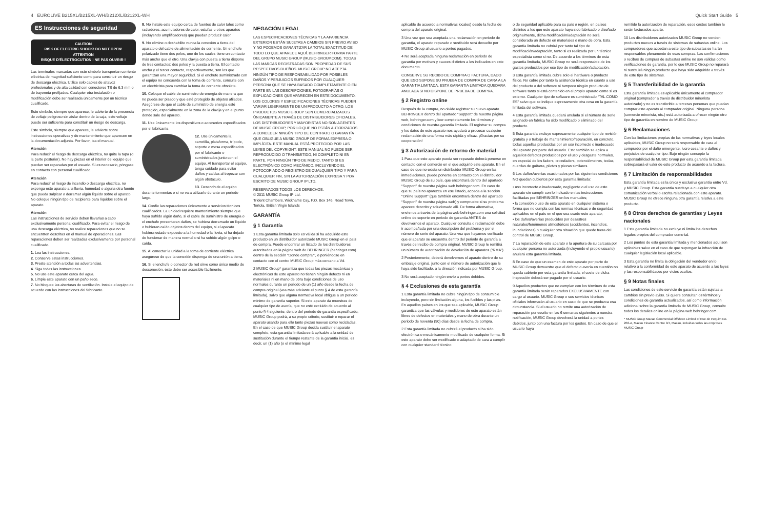4 EUROLIVE B215XL/B215XL-WH/B212XL/B212XL-WH Quick Start Guide 5
ES Instrucciones de seguridad
CAUTION
RISK OF ELECTRIC SHOCK! DO NOT OPEN!
ATTENTION
RISQUE D'ÉLECTROCUTION ! NE PAS OUVRIR !
Las terminales marcadas con este símbolo transportan corriente eléctrica de magnitud suficiente como para constituir un riesgo de descarga eléctrica. Utilice solo cables de altavoz profesionales y de alta calidad con conectores TS de 6,3 mm o de bayoneta prefijados. Cualquier otra instalación o modificación debe ser realizada únicamente por un técnico cualificado.
Este símbolo, siempre que aparece, le advierte de la presencia de voltaje peligroso sin aislar dentro de la caja; este voltaje puede ser suficiente para constituir un riesgo de descarga.
Este símbolo, siempre que aparece, le advierte sobre instrucciones operativas y de mantenimiento que aparecen en la documentación adjunta. Por favor, lea el manual.
Atención
Para reducir el riesgo de descarga eléctrica, no quite la tapa (o la parte posterior). No hay piezas en el interior del equipo que puedan ser reparadas por el usuario. Si es necesario, póngase en contacto con personal cualificado.
Atención
Para reducir el riesgo de incendio o descarga eléctrica, no exponga este aparato a la lluvia, humedad o alguna otra fuente que pueda salpicar o derramar algún líquido sobre el aparato. No coloque ningún tipo de recipiente para líquidos sobre el aparato.
Atención
Las instrucciones de servicio deben llevarlas a cabo exclusivamente personal cualificado. Para evitar el riesgo de una descarga eléctrica, no realice reparaciones que no se encuentren descritas en el manual de operaciones. Las reparaciones deben ser realizadas exclusivamente por personal cualificado.
1. Lea las instrucciones.
2. Conserve estas instrucciones.
3. Preste atención a todas las advertencias.
4. Siga todas las instrucciones.
5. No use este aparato cerca del agua.
6. Limpie este aparato con un paño seco.
7. No bloquee las aberturas de ventilación. Instale el equipo de acuerdo con las instrucciones del fabricante.
8. No instale este equipo cerca de fuentes de calor tales como radiadores, acumuladores de calor, estufas u otros aparatos (incluyendo amplificadores) que puedan producir calor.
9. No elimine o deshabilite nunca la conexión a tierra del aparato o del cable de alimentación de corriente. Un enchufe polarizado tiene dos polos, uno de los cuales tiene un contacto más ancho que el otro. Una clavija con puesta a tierra dispone de tres contactos: dos polos y la puesta a tierra. El contacto ancho y el tercer contacto, respectivamente, son los que garantizan una mayor seguridad. Si el enchufe suministrado con el equipo no concuerda con la toma de corriente, consulte con un electricista para cambiar la toma de corriente obsoleta.
10. Coloque el cable de suministro de energía de manera que no pueda ser pisado y que esté protegido de objetos afilados. Asegúrese de que el cable de suministro de energía esté protegido, especialmente en la zona de la clavija y en el punto donde sale del aparato.
11. Use únicamente los dispositivos o accesorios especificados por el fabricante.
12. Use únicamente la carretilla, plataforma, trípode, soporte o mesa especificados por el fabricante o suministrados junto con el equipo. Al transportar el equipo, tenga cuidado para evitar daños y caídas al tropezar con algún obstáculo.
13. Desenchufe el equipo durante tormentas o si no va a utilizarlo durante un periodo largo.
14. Confíe las reparaciones únicamente a servicios técnicos cualificados. La unidad requiere mantenimiento siempre que haya sufrido algún daño, si el cable de suministro de energía o el enchufe presentaran daños, se hubiera derramado un líquido o hubieran caído objetos dentro del equipo, si el aparato hubiera estado expuesto a la humedad o la lluvia, si ha dejado de funcionar de manera normal o si ha sufrido algún golpe o caída.
15. Al conectar la unidad a la toma de corriente eléctrica asegúrese de que la conexión disponga de una unión a tierra.
16. Si el enchufe o conector de red sirve como único medio de desconexión, éste debe ser accesible fácilmente.
NEGACIÓN LEGAL
LAS ESPECIFICACIONES TÉCNICAS Y LA APARIENCIA EXTERIOR ESTÁN SUJETAS A CAMBIOS SIN PREVIO AVISO Y NO PODEMOS GARANTIZAR LA TOTAL EXACTITUD DE TODO LO QUE APARECE AQUÍ. BEHRINGER FORMA PARTE DEL GRUPO MUSIC GROUP (MUSIC-GROUP.COM). TODAS LAS MARCAS REGISTRADAS SON PROPIEDAD DE SUS RESPECTIVOS DUEÑOS. MUSIC GROUP NO ACEPTA NINGÚN TIPO DE RESPONSABILIDAD POR POSIBLES DAÑOS Y PERJUICIOS SUFRIDOS POR CUALQUIER PERSONA QUE SE HAYA BASADO COMPLETAMENTE O EN PARTE EN LAS DESCRIPCIONES, FOTOGRAFÍAS O EXPLICACIONES QUE APARECEN EN ESTE DOCUMENTO. LOS COLORES Y ESPECIFICACIONES TÉCNICAS PUEDEN VARIAR LIGERAMENTE DE UN PRODUCTO A OTRO. LOS PRODUCTOS MUSIC GROUP SON COMERCIALIZADOS ÚNICAMENTE A TRAVÉS DE DISTRIBUIDORES OFICIALES. LOS DISTRIBUIDORES Y MAYORISTAS NO SON AGENTES DE MUSIC GROUP, POR LO QUE NO ESTÁN AUTORIZADOS A CONCEDER NINGÚN TIPO DE CONTRATO O GARANTÍA QUE OBLIGUE A MUSIC GROUP DE FORMA EXPRESA O IMPLÍCITA. ESTE MANUAL ESTÁ PROTEGIDO POR LAS LEYES DEL COPYRIGHT. ESTE MANUAL NO PUEDE SER REPRODUCIDO O TRANSMITIDO, NI COMPLETO NI EN PARTE, POR NINGÚN TIPO DE MEDIO, TANTO SI ES ELECTRÓNICO COMO MECÁNICO, INCLUYENDO EL FOTOCOPIADO O REGISTRO DE CUALQUIER TIPO Y PARA CUALQUIER FIN, SIN LA AUTORIZACIÓN EXPRESA Y POR ESCRITO DE MUSIC GROUP IP LTD.
RESERVADOS TODOS LOS DERECHOS.
© 2011 MUSIC Group IP Ltd.
Trident Chambers, Wickhams Cay, P.O. Box 146, Road Town, Tortola, British Virgin Islands
GARANTÍA
§ 1 Garantía
1 Esta garantía limitada solo es válida si ha adquirido este producto en un distribuidor autorizado MUSIC Group en el país de compra. Puede encontrar un listado de los distribuidores autorizados en la página web de BEHRINGER (behringer.com) dentro de la sección “Donde comprar”, o poniéndose en contacto con el centro MUSIC Group más cercano a Vd.
2 MUSIC Group* garantiza que todas las piezas mecánicas y electrónicas de este aparato no tienen ningún defecto ni en materiales ni en mano de obra bajo condiciones de uso normales durante un periodo de un (1) año desde la fecha de compra original (vea más adelante el punto § 4 de esta garantía limitada), salvo que alguna normativa local obligue a un periodo mínimo de garantía superior. Si este aparato da muestras de cualquier tipo de avería, que no esté excluido de acuerdo al punto § 4 siguiente, dentro del periodo de garantía especificado, MUSIC Group podrá, a su propio criterio, sustituir o reparar el aparato usando para ello tanto piezas nuevas como recicladas. En el caso de que MUSIC Group decida sustituir el aparato completo, esta garantía limitada será aplicable a la unidad de sustitución durante el tiempo restante de la garantía inicial, es decir, un (1) año (o el mínimo legal
aplicable de acuerdo a normativas locales) desde la fecha de compra del aparato original.
3 Una vez que sea aceptada una reclamación en periodo de garantía, el aparato reparado o sustituido será devuelto por MUSIC Group al usuario a portes pagados.
4 No será aceptada ninguna reclamación en periodo de garantía por motivos y cauces distintos a los indicados en este documento.
CONSERVE SU RECIBO DE COMPRA O FACTURA, DADO QUE ESO SUPONE SU PRUEBA DE COMPRA DE CARA A LA GARANTIA LIMITADA. ESTA GARANTIA LIMITADA QUEDARA ANULADA SI NO DISPONE DE PRUEBA DE COMPRA.
§ 2 Registro online
Después de la compra, no olvide registrar su nuevo aparato BEHRINGER dentro del apartado “Support” de nuestra página web, behringer.com y leer completamente los términos y condiciones de nuestra garantía limitada. El registrar su compra y los datos de este aparato nos ayudará a procesar cualquier reclamación de una forma más rápida y eficaz. ¡Gracias por su cooperación!
§ 3 Autorización de retorno de material
1 Para que este aparato pueda ser reparado deberá ponerse en contacto con el comercio en el que adquirió este aparato. En el caso de que no exista un distribuidor MUSIC Group en las inmediaciones, puede ponerse en contacto con el distribuidor MUSIC Group de su país, que encontrará dentro del apartado “Support” de nuestra página web behringer.com. En caso de que su país no aparezca en ese listado, acceda a la sección “Online Support” (que también encontrará dentro del apartado “Support” de nuestra página web) y compruebe si su problema aparece descrito y solucionado allí. De forma alternativa, envíenos a través de la página web behringer.com una solicitud online de soporte en periodo de garantía ANTES de devolvernos el aparato. Cualquier consulta o reclamación debe ir acompañada por una descripción del problema y por el número de serie del aparato. Una vez que hayamos verificado que el aparato se encuentra dentro del periodo de garantía a través del recibo de compra original, MUSIC Group le remitirá un número de autorización de devolución de aparatos (“RMA”).
2 Posteriormente, deberá devolvernos el aparato dentro de su embalaje original, junto con el número de autorización que le haya sido facilitado, a la dirección indicada por MUSIC Group.
3 No será aceptado ningún envío a portes debidos.
§ 4 Exclusiones de esta garantía
1 Esta garantía limitada no cubre ningún tipo de consumible incluyendo, pero sin limitación alguna, los fusibles y las pilas. En aquellos países en los que sea aplicable, MUSIC Group garantiza que las válvulas y medidores de este aparato están libres de defectos en materiales y mano de obra durante un periodo de noventa (90) días desde la fecha de compra.
2 Esta garantía limitada no cubrirá el producto si ha sido electrónica o mecánicamente modificado de cualquier forma. Si este aparato debe ser modificado o adaptado de cara a cumplir con cualquier standard técnico
o de seguridad aplicable para su país o región, en países distintos a los que este aparato haya sido fabricado o diseñado originalmente, dicha modificación/adaptación no será considerada un defecto en materiales o mano de obra. Esta garantía limitada no cubrirá por tanto tal tipo de modificación/adaptación, tanto si es realizada por un técnico especialista como si no. De acuerdo a los términos de esta garantía limitada, MUSIC Group no será responsable de los gastos producidos por ese tipo de modificación/adaptación.
3 Esta garantía limitada cubre solo el hardware o producto físico. No cubre por tanto la asistencia técnica en cuanto a uso del producto o del software ni tampoco ningún producto de software tanto si está contenido en el propio aparato como si es externo. Cualquier tipo de software es suministrado “TAL COMO ES” salvo que se indique expresamente otra cosa en la garantía limitada del software.
4 Esta garantía limitada quedará anulada si el número de serie asignado en fábrica ha sido modificado o eliminado del producto.
5 Esta garantía excluye expresamente cualquier tipo de revisión gratuita y o trabajo de mantenimiento/reparación, en concreto, todas aquellas producidas por un uso incorrecto o inadecuado del aparato por parte del usuario. Esto también se aplica a aquellos defectos producidos por el uso y desgaste normales, en especial de los faders, crossfaders, potenciómetros, teclas, cuerdas de guitarra, pilotos y piezas similares.
6 Los daños/averías ocasionados por las siguientes condiciones NO quedan cubiertos por esta garantía limitada:
• uso incorrecto o inadecuado, negligente o el uso de este aparato sin cumplir con lo indicado en las instrucciones facilitadas por BEHRINGER en los manuales;
• la conexión o uso de este aparato en cualquier sistema o forma que no cumpla con las normas técnicas o de seguridad aplicables en el país en el que sea usado este aparato;
• los daños/averías producidos por desastres naturales/fenómenos atmosféricos (accidentes, incendios, inundaciones) o cualquier otra situación que quede fuera del control de MUSIC Group.
7 La reparación de este aparato o la apertura de su carcasa por cualquier persona no autorizada (incluyendo el propio usuario) anulará esta garantía limitada.
8 En caso de que un examen de este aparato por parte de MUSIC Group demuestre que el defecto o avería en cuestión no queda cubierto por esta garantía limitada, el coste de dicha inspección deberá ser pagado por el usuario.
9 Aquellos productos que no cumplan con los términos de esta garantía limitada serán reparados EXCLUSIVAMENTE con cargo al usuario. MUSIC Group o sus servicios técnicos oficiales informarán al usuario en caso de que se produzca esa circunstancia. Si el usuario no remite una autorización de reparación por escrito en las 6 semanas siguientes a nuestra notificación, MUSIC Group devolverá la unidad a portes debidos, junto con una factura por los gastos. En caso de que el usuario haya
remitido la autorización de reparación, esos costes también le serán facturados aparte.
10 Los distribuidores autorizados MUSIC Group no venden productos nuevos a través de sistemas de subastas online. Los compradores que accedan a este tipo de subastas se harán responsables plenamente de esas compras. Las confirmaciones o recibos de compras de subastas online no son válidas como verificaciones de garantía, por lo que MUSIC Group no reparará ni sustituirá ningún producto que haya sido adquirido a través de este tipo de sistemas.
§ 5 Transferibilidad de la garantía
Esta garantía limitada es aplicable únicamente al comprador original (comprador a través de distribuidor minorista autorizado) y no es transferible a terceras personas que puedan comprar este aparato al comprador original. Ninguna persona (comercio minorista, etc.) está autorizada a ofrecer ningún otro tipo de garantía en nombre de MUSIC Group.
§ 6 Reclamaciones
Con las limitaciones propias de las normativas y leyes locales aplicables, MUSIC Group no será responsable de cara al comprador por el daño emergente, lucro cesante o daños y perjuicios de cualquier tipo. Bajo ningún concepto la responsabilidad de MUSIC Group por esta garantía limitada sobrepasará el valor de este producto de acuerdo a la factura.
§ 7 Limitación de responsabilidades
Esta garantía limitada es la única y exclusiva garantía entre Vd. y MUSIC Group. Esta garantía sustituye a cualquier otra comunicación verbal o escrita relacionada con este aparato. MUSIC Group no ofrece ninguna otra garantía relativa a este producto.
§ 8 Otros derechos de garantías y Leyes nacionales
1 Esta garantía limitada no excluye ni limita los derechos legales propios del comprador como tal.
2 Los puntos de esta garantía limitada y mencionados aquí son aplicables salvo en el caso de que supongan la infracción de cualquier legislación local aplicable.
3 Esta garantía no limita la obligación del vendedor en lo relativo a la conformidad de este aparato de acuerdo a las leyes y las responsabilidades por vicios ocultos.
§ 9 Notas finales
Las condiciones de este servicio de garantía están sujetas a cambios sin previo aviso. Si quiere consultar los términos y condiciones de garantía actualizados, así como información adicional sobre la garantía limitada de MUSIC Group, consulte todos los detalles online en la página web behringer.com.
* MUSIC Group Macao Commercial Offshore Limited of Rue de Pequim No. 202-A, Macau Finance Centre 9/J, Macau, incluidas todas las empresas MUSIC Group